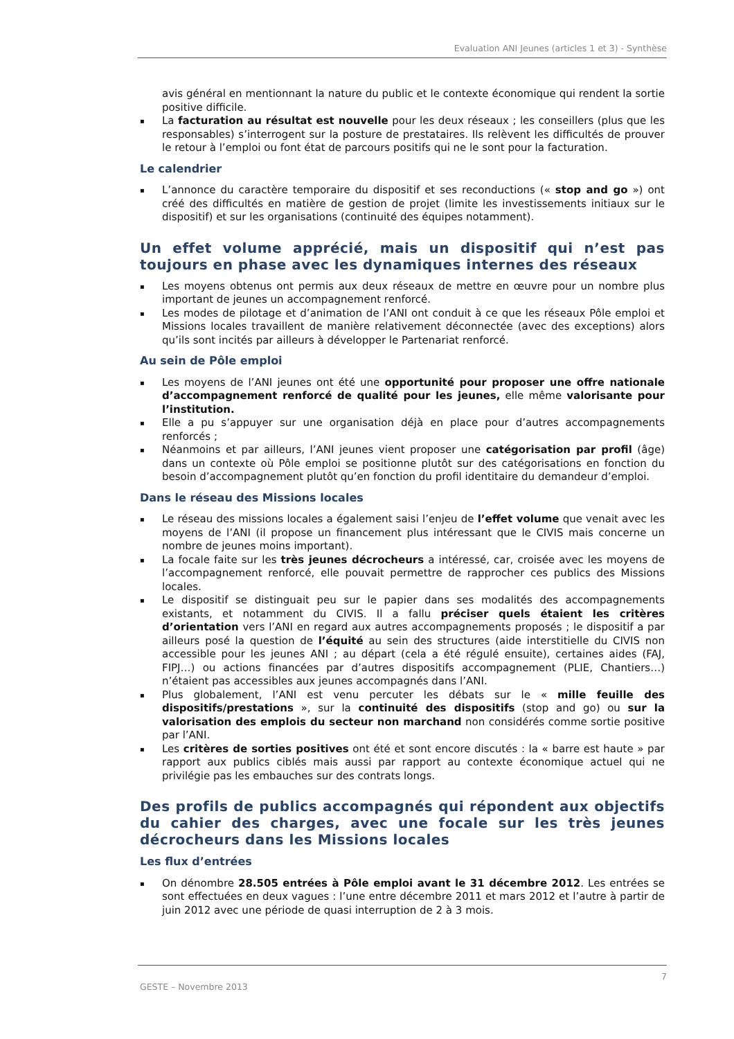Evaluation ANI Jeunes (articles 1 et 3) - Synthèse
avis général en mentionnant la nature du public et le contexte économique qui rendent la sortie positive difficile.
▪ La facturation au résultat est nouvelle pour les deux réseaux ; les conseillers (plus que les responsables) s’interrogent sur la posture de prestataires. Ils relèvent les difficultés de prouver le retour à l’emploi ou font état de parcours positifs qui ne le sont pour la facturation.
Le calendrier
▪ L’annonce du caractère temporaire du dispositif et ses reconductions (« stop and go ») ont créé des difficultés en matière de gestion de projet (limite les investissements initiaux sur le dispositif) et sur les organisations (continuité des équipes notamment).
Un effet volume apprécié, mais un dispositif qui n’est pas toujours en phase avec les dynamiques internes des réseaux
▪ Les moyens obtenus ont permis aux deux réseaux de mettre en œuvre pour un nombre plus important de jeunes un accompagnement renforcé.
▪ Les modes de pilotage et d’animation de l’ANI ont conduit à ce que les réseaux Pôle emploi et Missions locales travaillent de manière relativement déconnectée (avec des exceptions) alors qu’ils sont incités par ailleurs à développer le Partenariat renforcé.
Au sein de Pôle emploi
▪ Les moyens de l’ANI jeunes ont été une opportunité pour proposer une offre nationale d’accompagnement renforcé de qualité pour les jeunes, elle même valorisante pour l’institution.
▪ Elle a pu s’appuyer sur une organisation déjà en place pour d’autres accompagnements renforcés ;
▪ Néanmoins et par ailleurs, l’ANI jeunes vient proposer une catégorisation par profil (âge) dans un contexte où Pôle emploi se positionne plutôt sur des catégorisations en fonction du besoin d’accompagnement plutôt qu’en fonction du profil identitaire du demandeur d’emploi.
Dans le réseau des Missions locales
▪ Le réseau des missions locales a également saisi l’enjeu de l’effet volume que venait avec les moyens de l’ANI (il propose un financement plus intéressant que le CIVIS mais concerne un nombre de jeunes moins important).
▪ La focale faite sur les très jeunes décrocheurs a intéressé, car, croisée avec les moyens de l’accompagnement renforcé, elle pouvait permettre de rapprocher ces publics des Missions locales.
▪ Le dispositif se distinguait peu sur le papier dans ses modalités des accompagnements existants, et notamment du CIVIS. Il a fallu préciser quels étaient les critères d’orientation vers l’ANI en regard aux autres accompagnements proposés ; le dispositif a par ailleurs posé la question de l’équité au sein des structures (aide interstitielle du CIVIS non accessible pour les jeunes ANI ; au départ (cela a été régulé ensuite), certaines aides (FAJ, FIPJ…) ou actions financées par d’autres dispositifs accompagnement (PLIE, Chantiers…) n’étaient pas accessibles aux jeunes accompagnés dans l’ANI.
▪ Plus globalement, l’ANI est venu percuter les débats sur le « mille feuille des dispositifs/prestations », sur la continuité des dispositifs (stop and go) ou sur la valorisation des emplois du secteur non marchand non considérés comme sortie positive par l’ANI.
▪ Les critères de sorties positives ont été et sont encore discutés : la « barre est haute » par rapport aux publics ciblés mais aussi par rapport au contexte économique actuel qui ne privilégie pas les embauches sur des contrats longs.
Des profils de publics accompagnés qui répondent aux objectifs du cahier des charges, avec une focale sur les très jeunes décrocheurs dans les Missions locales
Les flux d’entrées
▪ On dénombre 28.505 entrées à Pôle emploi avant le 31 décembre 2012. Les entrées se sont effectuées en deux vagues : l’une entre décembre 2011 et mars 2012 et l’autre à partir de juin 2012 avec une période de quasi interruption de 2 à 3 mois.
7
GESTE – Novembre 2013